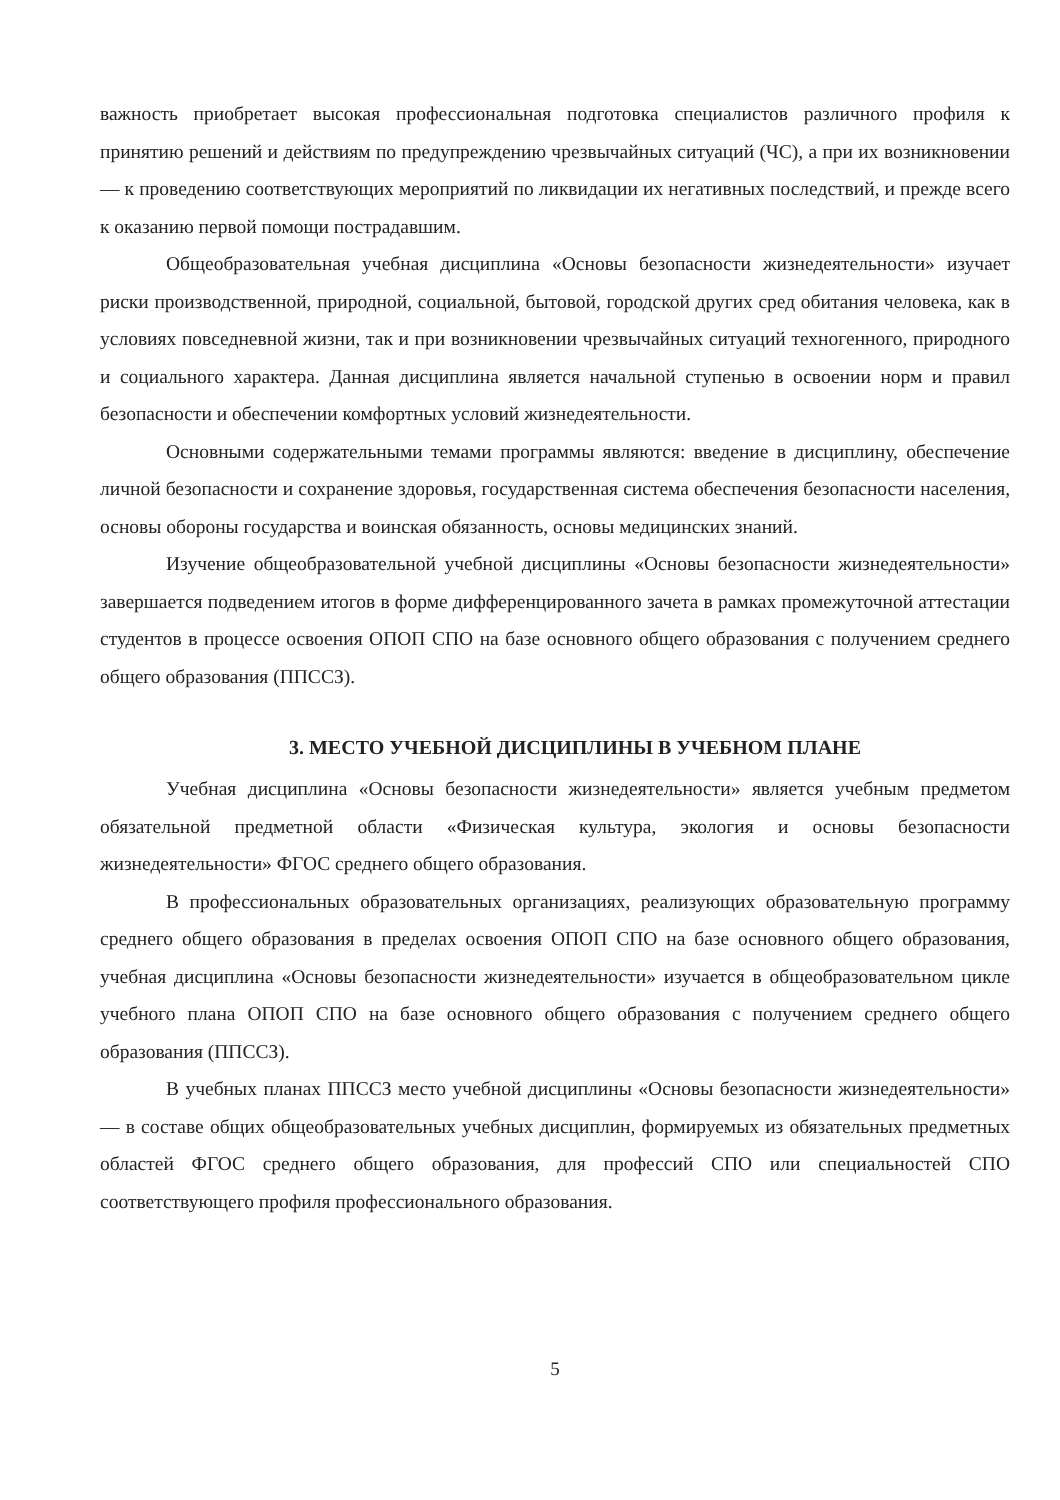важность приобретает высокая профессиональная подготовка специалистов различного профиля к принятию решений и действиям по предупреждению чрезвычайных ситуаций (ЧС), а при их возникновении — к проведению соответствующих мероприятий по ликвидации их негативных последствий, и прежде всего к оказанию первой помощи пострадавшим.
Общеобразовательная учебная дисциплина «Основы безопасности жизнедеятельности» изучает риски производственной, природной, социальной, бытовой, городской других сред обитания человека, как в условиях повседневной жизни, так и при возникновении чрезвычайных ситуаций техногенного, природного и социального характера. Данная дисциплина является начальной ступенью в освоении норм и правил безопасности и обеспечении комфортных условий жизнедеятельности.
Основными содержательными темами программы являются: введение в дисциплину, обеспечение личной безопасности и сохранение здоровья, государственная система обеспечения безопасности населения, основы обороны государства и воинская обязанность, основы медицинских знаний.
Изучение общеобразовательной учебной дисциплины «Основы безопасности жизнедеятельности» завершается подведением итогов в форме дифференцированного зачета в рамках промежуточной аттестации студентов в процессе освоения ОПОП СПО на базе основного общего образования с получением среднего общего образования (ППССЗ).
3. МЕСТО УЧЕБНОЙ ДИСЦИПЛИНЫ В УЧЕБНОМ ПЛАНЕ
Учебная дисциплина «Основы безопасности жизнедеятельности» является учебным предметом обязательной предметной области «Физическая культура, экология и основы безопасности жизнедеятельности» ФГОС среднего общего образования.
В профессиональных образовательных организациях, реализующих образовательную программу среднего общего образования в пределах освоения ОПОП СПО на базе основного общего образования, учебная дисциплина «Основы безопасности жизнедеятельности» изучается в общеобразовательном цикле учебного плана ОПОП СПО на базе основного общего образования с получением среднего общего образования (ППССЗ).
В учебных планах ППССЗ место учебной дисциплины «Основы безопасности жизнедеятельности» — в составе общих общеобразовательных учебных дисциплин, формируемых из обязательных предметных областей ФГОС среднего общего образования, для профессий СПО или специальностей СПО соответствующего профиля профессионального образования.
5